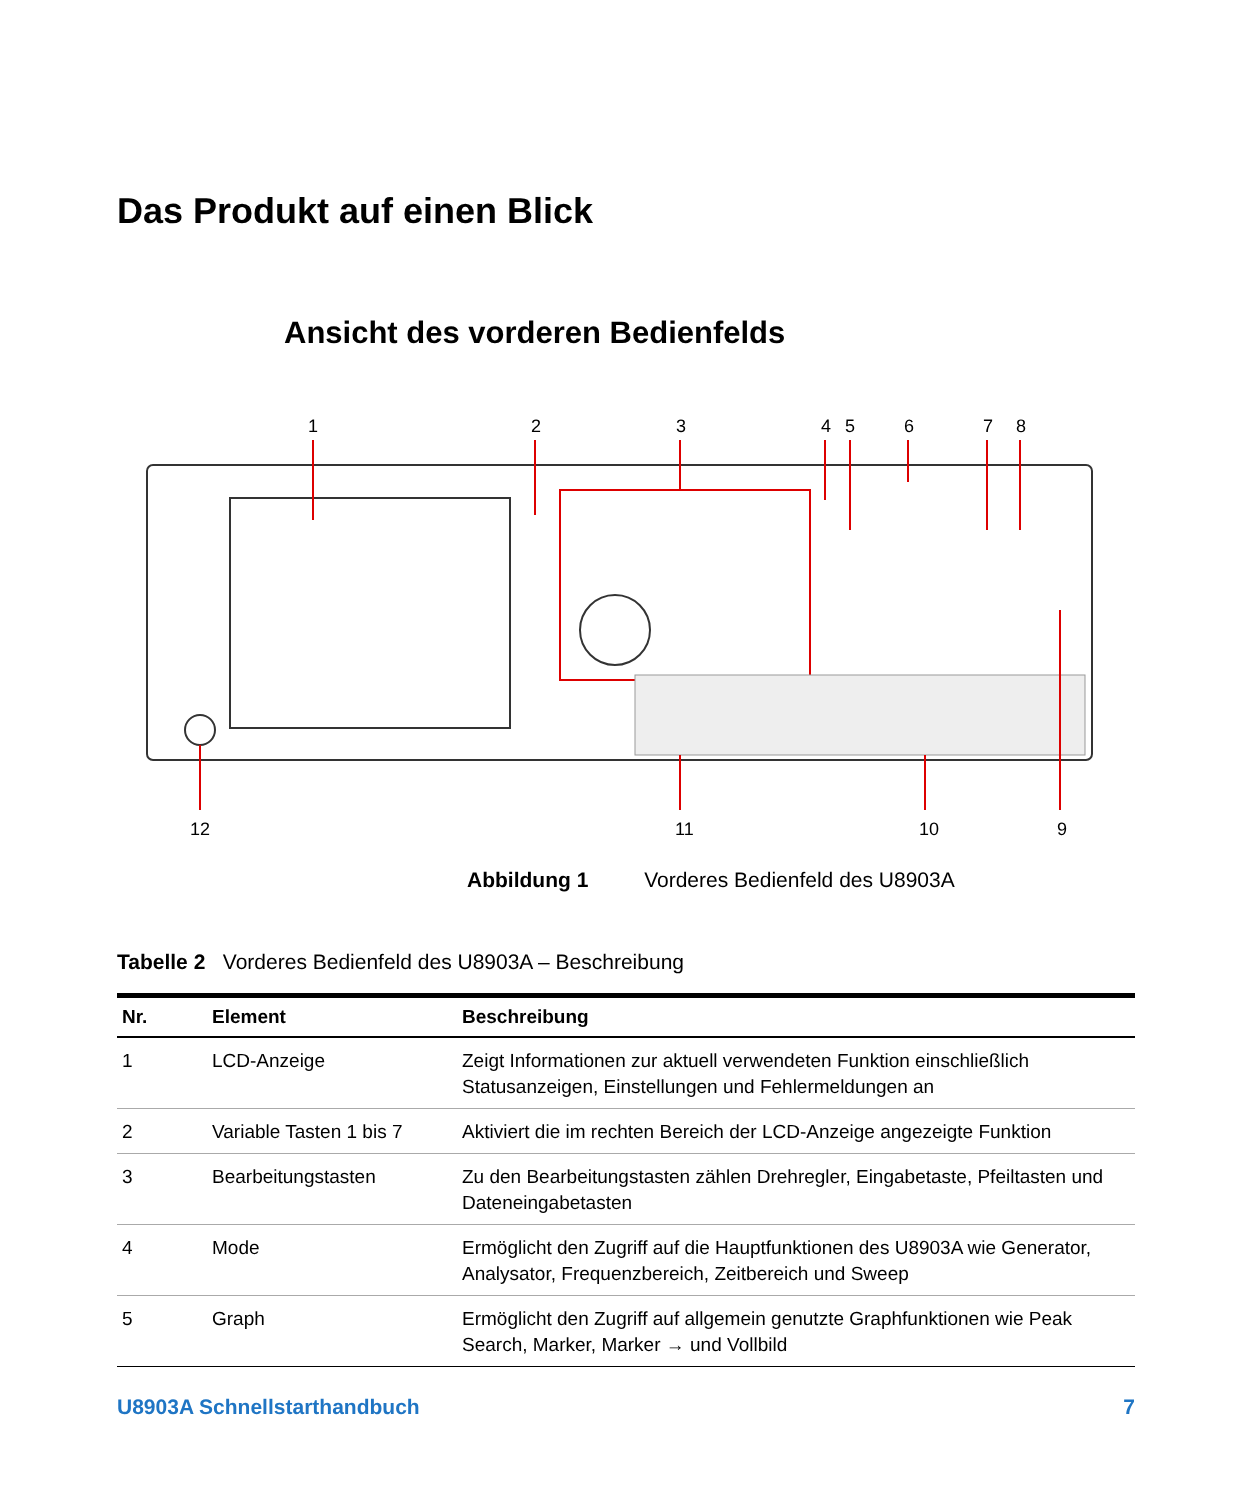Das Produkt auf einen Blick
Ansicht des vorderen Bedienfelds
1
2
3
4
5
6
7
8
12
11
10
9
Abbildung 1 Vorderes Bedienfeld des U8903A
Tabelle 2 Vorderes Bedienfeld des U8903A – Beschreibung
| Nr. | Element | Beschreibung |
| --- | --- | --- |
| 1 | LCD-Anzeige | Zeigt Informationen zur aktuell verwendeten Funktion einschließlich Statusanzeigen, Einstellungen und Fehlermeldungen an |
| 2 | Variable Tasten 1 bis 7 | Aktiviert die im rechten Bereich der LCD-Anzeige angezeigte Funktion |
| 3 | Bearbeitungstasten | Zu den Bearbeitungstasten zählen Drehregler, Eingabetaste, Pfeiltasten und Dateneingabetasten |
| 4 | Mode | Ermöglicht den Zugriff auf die Hauptfunktionen des U8903A wie Generator, Analysator, Frequenzbereich, Zeitbereich und Sweep |
| 5 | Graph | Ermöglicht den Zugriff auf allgemein genutzte Graphfunktionen wie Peak Search, Marker, Marker → und Vollbild |
U8903A Schnellstarthandbuch 7